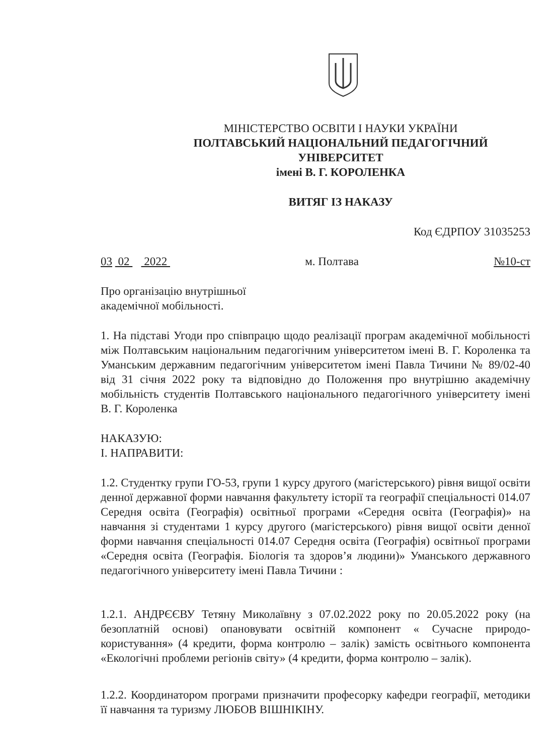МІНІСТЕРСТВО ОСВІТИ І НАУКИ УКРАЇНИ
ПОЛТАВСЬКИЙ НАЦІОНАЛЬНИЙ ПЕДАГОГІЧНИЙ УНІВЕРСИТЕТ
імені В. Г. КОРОЛЕНКА
ВИТЯГ ІЗ НАКАЗУ
Код ЄДРПОУ 31035253
03 02 2022 м. Полтава №10-ст
Про організацію внутрішньої
академічної мобільності.
1. На підставі Угоди про співпрацю щодо реалізації програм академічної мобільності між Полтавським національним педагогічним університетом імені В. Г. Короленка та Уманським державним педагогічним університетом імені Павла Тичини № 89/02-40 від 31 січня 2022 року та відповідно до Положення про внутрішню академічну мобільність студентів Полтавського національного педагогічного університету імені В. Г. Короленка
НАКАЗУЮ:
І. НАПРАВИТИ:
1.2. Студентку групи ГО-53, групи 1 курсу другого (магістерського) рівня вищої освіти денної державної форми навчання факультету історії та географії спеціальності 014.07 Середня освіта (Географія) освітньої програми «Середня освіта (Географія)» на навчання зі студентами 1 курсу другого (магістерського) рівня вищої освіти денної форми навчання спеціальності 014.07 Середня освіта (Географія) освітньої програми «Середня освіта (Географія. Біологія та здоров’я людини)» Уманського державного педагогічного університету імені Павла Тичини :
1.2.1. АНДРЄЄВУ Тетяну Миколаївну з 07.02.2022 року по 20.05.2022 року (на безоплатній основі) опановувати освітній компонент « Сучасне природо-користування» (4 кредити, форма контролю – залік) замість освітнього компонента «Екологічні проблеми регіонів світу» (4 кредити, форма контролю – залік).
1.2.2. Координатором програми призначити професорку кафедри географії, методики її навчання та туризму ЛЮБОВ ВІШНІКІНУ.